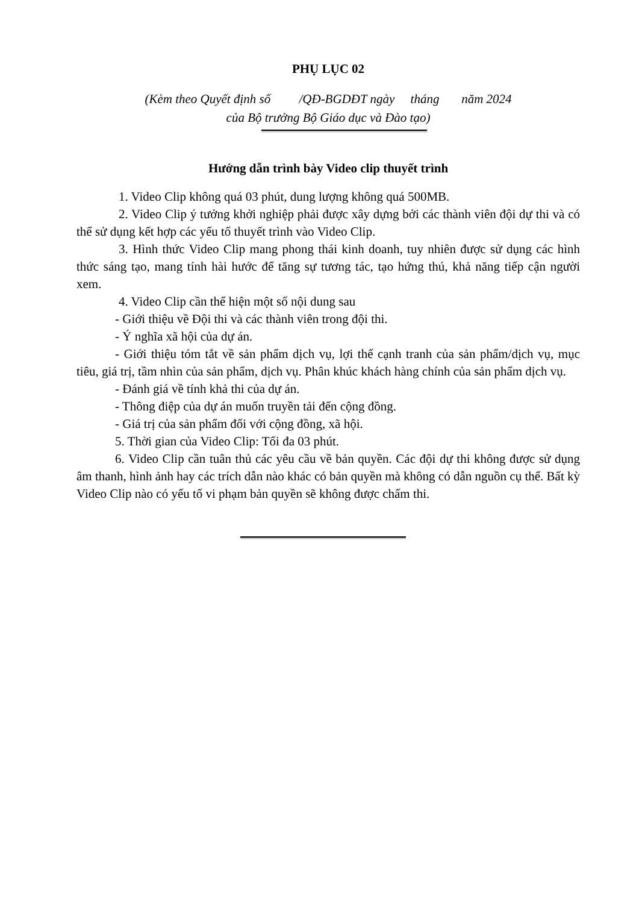PHỤ LỤC 02
(Kèm theo Quyết định số /QĐ-BGDĐT ngày tháng năm 2024
của Bộ trưởng Bộ Giáo dục và Đào tạo)
Hướng dẫn trình bày Video clip thuyết trình
1. Video Clip không quá 03 phút, dung lượng không quá 500MB.
2. Video Clip ý tưởng khởi nghiệp phải được xây dựng bởi các thành viên đội dự thi và có thể sử dụng kết hợp các yếu tố thuyết trình vào Video Clip.
3. Hình thức Video Clip mang phong thái kinh doanh, tuy nhiên được sử dụng các hình thức sáng tạo, mang tính hài hước để tăng sự tương tác, tạo hứng thú, khả năng tiếp cận người xem.
4. Video Clip cần thể hiện một số nội dung sau
- Giới thiệu về Đội thi và các thành viên trong đội thi.
- Ý nghĩa xã hội của dự án.
- Giới thiệu tóm tắt về sản phẩm dịch vụ, lợi thế cạnh tranh của sản phẩm/dịch vụ, mục tiêu, giá trị, tầm nhìn của sản phẩm, dịch vụ. Phân khúc khách hàng chính của sản phẩm dịch vụ.
- Đánh giá về tính khả thi của dự án.
- Thông điệp của dự án muốn truyền tải đến cộng đồng.
- Giá trị của sản phẩm đối với cộng đồng, xã hội.
5. Thời gian của Video Clip: Tối đa 03 phút.
6. Video Clip cần tuân thủ các yêu cầu về bản quyền. Các đội dự thi không được sử dụng âm thanh, hình ảnh hay các trích dẫn nào khác có bản quyền mà không có dẫn nguồn cụ thể. Bất kỳ Video Clip nào có yếu tố vi phạm bản quyền sẽ không được chấm thi.